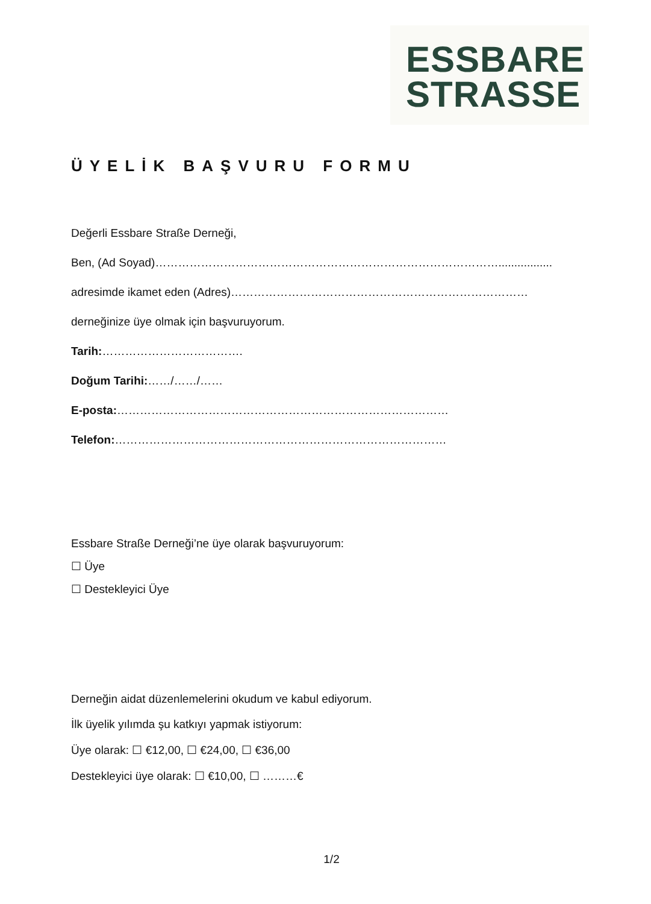ESSBARE
STRASSE
ÜYELİK BAŞVURU FORMU
Değerli Essbare Straße Derneği,
Ben, (Ad Soyad)……………………………………………………………………………….................
adresimde ikamet eden (Adres)……………………………………………………………………
derneğinize üye olmak için başvuruyorum.
Tarih:……………………………….
Doğum Tarihi:……/……/……
E-posta:……………………………………………………………………………
Telefon:……………………………………………………………………………
Essbare Straße Derneği’ne üye olarak başvuruyorum:
☐ Üye
☐ Destekleyici Üye
Derneğin aidat düzenlemelerini okudum ve kabul ediyorum.
İlk üyelik yılımda şu katkıyı yapmak istiyorum:
Üye olarak: ☐ €12,00, ☐ €24,00, ☐ €36,00
Destekleyici üye olarak: ☐ €10,00, ☐ ………€
1/2